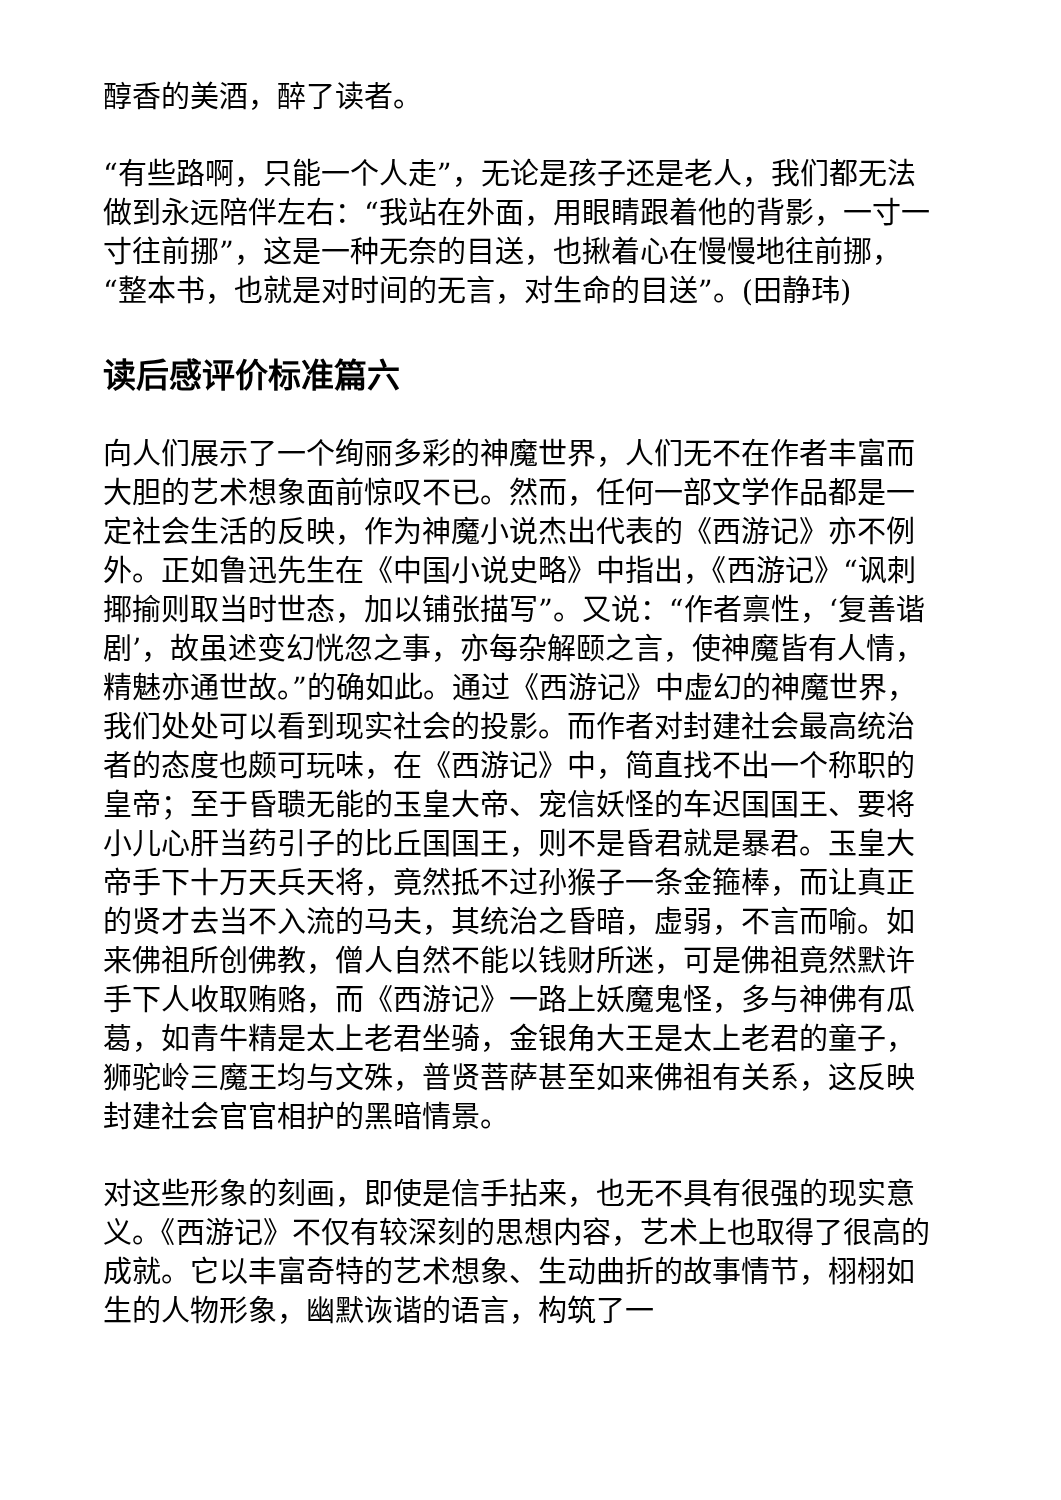醇香的美酒，醉了读者。
“有些路啊，只能一个人走”，无论是孩子还是老人，我们都无法做到永远陪伴左右：“我站在外面，用眼睛跟着他的背影，一寸一寸往前挪”，这是一种无奈的目送，也揪着心在慢慢地往前挪，“整本书，也就是对时间的无言，对生命的目送”。(田静玮)
读后感评价标准篇六
向人们展示了一个绚丽多彩的神魔世界，人们无不在作者丰富而大胆的艺术想象面前惊叹不已。然而，任何一部文学作品都是一定社会生活的反映，作为神魔小说杰出代表的《西游记》亦不例外。正如鲁迅先生在《中国小说史略》中指出，《西游记》“讽刺揶揄则取当时世态，加以铺张描写”。又说：“作者禀性，‘复善谐剧’，故虽述变幻恍忽之事，亦每杂解颐之言，使神魔皆有人情，精魅亦通世故。”的确如此。通过《西游记》中虚幻的神魔世界，我们处处可以看到现实社会的投影。而作者对封建社会最高统治者的态度也颇可玩味，在《西游记》中，简直找不出一个称职的皇帝；至于昏聩无能的玉皇大帝、宠信妖怪的车迟国国王、要将小儿心肝当药引子的比丘国国王，则不是昏君就是暴君。玉皇大帝手下十万天兵天将，竟然抵不过孙猴子一条金箍棒，而让真正的贤才去当不入流的马夫，其统治之昏暗，虚弱，不言而喻。如来佛祖所创佛教，僧人自然不能以钱财所迷，可是佛祖竟然默许手下人收取贿赂，而《西游记》一路上妖魔鬼怪，多与神佛有瓜葛，如青牛精是太上老君坐骑，金银角大王是太上老君的童子，狮驼岭三魔王均与文殊，普贤菩萨甚至如来佛祖有关系，这反映封建社会官官相护的黑暗情景。
对这些形象的刻画，即使是信手拈来，也无不具有很强的现实意义。《西游记》不仅有较深刻的思想内容，艺术上也取得了很高的成就。它以丰富奇特的艺术想象、生动曲折的故事情节，栩栩如生的人物形象，幽默诙谐的语言，构筑了一